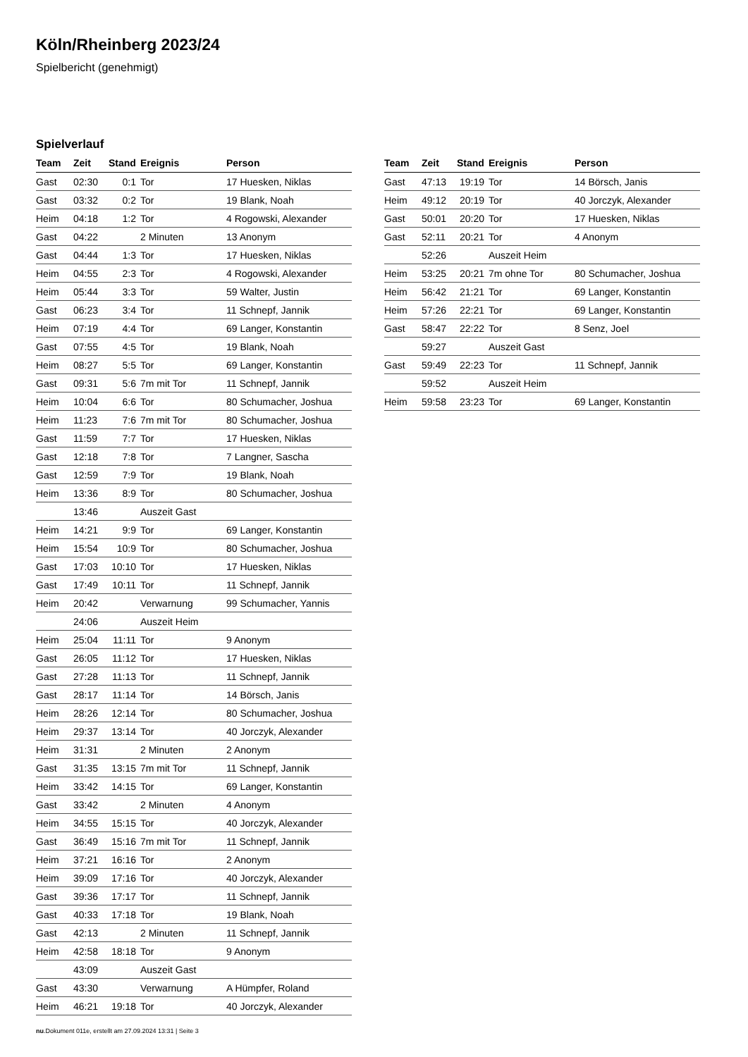Köln/Rheinberg 2023/24
Spielbericht (genehmigt)
Spielverlauf
| Team | Zeit | Stand | Ereignis | Person |
| --- | --- | --- | --- | --- |
| Gast | 02:30 | 0:1 | Tor | 17 Huesken, Niklas |
| Gast | 03:32 | 0:2 | Tor | 19 Blank, Noah |
| Heim | 04:18 | 1:2 | Tor | 4 Rogowski, Alexander |
| Gast | 04:22 | | 2 Minuten | 13 Anonym |
| Gast | 04:44 | 1:3 | Tor | 17 Huesken, Niklas |
| Heim | 04:55 | 2:3 | Tor | 4 Rogowski, Alexander |
| Heim | 05:44 | 3:3 | Tor | 59 Walter, Justin |
| Gast | 06:23 | 3:4 | Tor | 11 Schnepf, Jannik |
| Heim | 07:19 | 4:4 | Tor | 69 Langer, Konstantin |
| Gast | 07:55 | 4:5 | Tor | 19 Blank, Noah |
| Heim | 08:27 | 5:5 | Tor | 69 Langer, Konstantin |
| Gast | 09:31 | 5:6 | 7m mit Tor | 11 Schnepf, Jannik |
| Heim | 10:04 | 6:6 | Tor | 80 Schumacher, Joshua |
| Heim | 11:23 | 7:6 | 7m mit Tor | 80 Schumacher, Joshua |
| Gast | 11:59 | 7:7 | Tor | 17 Huesken, Niklas |
| Gast | 12:18 | 7:8 | Tor | 7 Langner, Sascha |
| Gast | 12:59 | 7:9 | Tor | 19 Blank, Noah |
| Heim | 13:36 | 8:9 | Tor | 80 Schumacher, Joshua |
| | 13:46 | | Auszeit Gast | |
| Heim | 14:21 | 9:9 | Tor | 69 Langer, Konstantin |
| Heim | 15:54 | 10:9 | Tor | 80 Schumacher, Joshua |
| Gast | 17:03 | 10:10 | Tor | 17 Huesken, Niklas |
| Gast | 17:49 | 10:11 | Tor | 11 Schnepf, Jannik |
| Heim | 20:42 | | Verwarnung | 99 Schumacher, Yannis |
| | 24:06 | | Auszeit Heim | |
| Heim | 25:04 | 11:11 | Tor | 9 Anonym |
| Gast | 26:05 | 11:12 | Tor | 17 Huesken, Niklas |
| Gast | 27:28 | 11:13 | Tor | 11 Schnepf, Jannik |
| Gast | 28:17 | 11:14 | Tor | 14 Börsch, Janis |
| Heim | 28:26 | 12:14 | Tor | 80 Schumacher, Joshua |
| Heim | 29:37 | 13:14 | Tor | 40 Jorczyk, Alexander |
| Heim | 31:31 | | 2 Minuten | 2 Anonym |
| Gast | 31:35 | 13:15 | 7m mit Tor | 11 Schnepf, Jannik |
| Heim | 33:42 | 14:15 | Tor | 69 Langer, Konstantin |
| Gast | 33:42 | | 2 Minuten | 4 Anonym |
| Heim | 34:55 | 15:15 | Tor | 40 Jorczyk, Alexander |
| Gast | 36:49 | 15:16 | 7m mit Tor | 11 Schnepf, Jannik |
| Heim | 37:21 | 16:16 | Tor | 2 Anonym |
| Heim | 39:09 | 17:16 | Tor | 40 Jorczyk, Alexander |
| Gast | 39:36 | 17:17 | Tor | 11 Schnepf, Jannik |
| Gast | 40:33 | 17:18 | Tor | 19 Blank, Noah |
| Gast | 42:13 | | 2 Minuten | 11 Schnepf, Jannik |
| Heim | 42:58 | 18:18 | Tor | 9 Anonym |
| | 43:09 | | Auszeit Gast | |
| Gast | 43:30 | | Verwarnung | A Hümpfer, Roland |
| Heim | 46:21 | 19:18 | Tor | 40 Jorczyk, Alexander |
| Team | Zeit | Stand | Ereignis | Person |
| --- | --- | --- | --- | --- |
| Gast | 47:13 | 19:19 | Tor | 14 Börsch, Janis |
| Heim | 49:12 | 20:19 | Tor | 40 Jorczyk, Alexander |
| Gast | 50:01 | 20:20 | Tor | 17 Huesken, Niklas |
| Gast | 52:11 | 20:21 | Tor | 4 Anonym |
| | 52:26 | | Auszeit Heim | |
| Heim | 53:25 | 20:21 | 7m ohne Tor | 80 Schumacher, Joshua |
| Heim | 56:42 | 21:21 | Tor | 69 Langer, Konstantin |
| Heim | 57:26 | 22:21 | Tor | 69 Langer, Konstantin |
| Gast | 58:47 | 22:22 | Tor | 8 Senz, Joel |
| | 59:27 | | Auszeit Gast | |
| Gast | 59:49 | 22:23 | Tor | 11 Schnepf, Jannik |
| | 59:52 | | Auszeit Heim | |
| Heim | 59:58 | 23:23 | Tor | 69 Langer, Konstantin |
nu.Dokument 011e, erstellt am 27.09.2024 13:31 | Seite 3